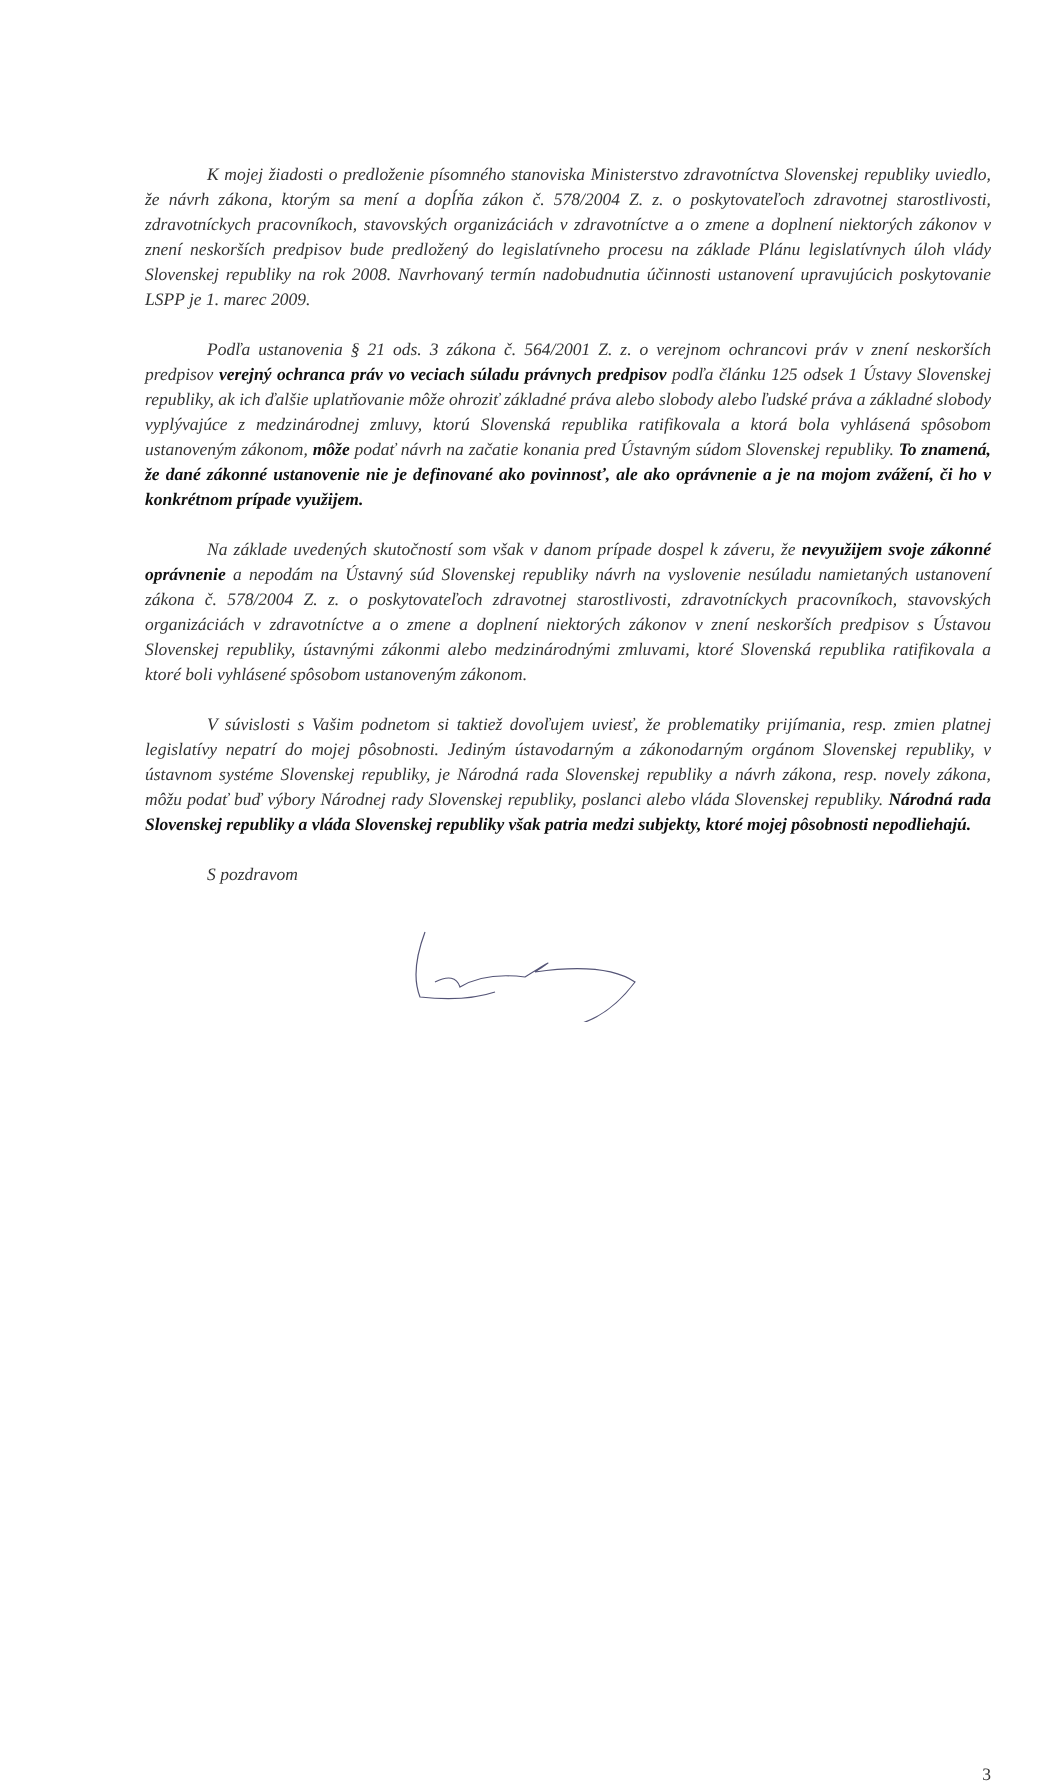K mojej žiadosti o predloženie písomného stanoviska Ministerstvo zdravotníctva Slovenskej republiky uviedlo, že návrh zákona, ktorým sa mení a dopĺňa zákon č. 578/2004 Z. z. o poskytovateľoch zdravotnej starostlivosti, zdravotníckych pracovníkoch, stavovských organizáciách v zdravotníctve a o zmene a doplnení niektorých zákonov v znení neskorších predpisov bude predložený do legislatívneho procesu na základe Plánu legislatívnych úloh vlády Slovenskej republiky na rok 2008. Navrhovaný termín nadobudnutia účinnosti ustanovení upravujúcich poskytovanie LSPP je 1. marec 2009.
Podľa ustanovenia § 21 ods. 3 zákona č. 564/2001 Z. z. o verejnom ochrancovi práv v znení neskorších predpisov verejný ochranca práv vo veciach súladu právnych predpisov podľa článku 125 odsek 1 Ústavy Slovenskej republiky, ak ich ďalšie uplatňovanie môže ohroziť základné práva alebo slobody alebo ľudské práva a základné slobody vyplývajúce z medzinárodnej zmluvy, ktorú Slovenská republika ratifikovala a ktorá bola vyhlásená spôsobom ustanoveným zákonom, môže podať návrh na začatie konania pred Ústavným súdom Slovenskej republiky. To znamená, že dané zákonné ustanovenie nie je definované ako povinnosť, ale ako oprávnenie a je na mojom zvážení, či ho v konkrétnom prípade využijem.
Na základe uvedených skutočností som však v danom prípade dospel k záveru, že nevyužijem svoje zákonné oprávnenie a nepodám na Ústavný súd Slovenskej republiky návrh na vyslovenie nesúladu namietaných ustanovení zákona č. 578/2004 Z. z. o poskytovateľoch zdravotnej starostlivosti, zdravotníckych pracovníkoch, stavovských organizáciách v zdravotníctve a o zmene a doplnení niektorých zákonov v znení neskorších predpisov s Ústavou Slovenskej republiky, ústavnými zákonmi alebo medzinárodnými zmluvami, ktoré Slovenská republika ratifikovala a ktoré boli vyhlásené spôsobom ustanoveným zákonom.
V súvislosti s Vašim podnetom si taktiež dovoľujem uviesť, že problematiky prijímania, resp. zmien platnej legislatívy nepatrí do mojej pôsobnosti. Jediným ústavodarným a zákonodarným orgánom Slovenskej republiky, v ústavnom systéme Slovenskej republiky, je Národná rada Slovenskej republiky a návrh zákona, resp. novely zákona, môžu podať buď výbory Národnej rady Slovenskej republiky, poslanci alebo vláda Slovenskej republiky. Národná rada Slovenskej republiky a vláda Slovenskej republiky však patria medzi subjekty, ktoré mojej pôsobnosti nepodliehajú.
S pozdravom
3